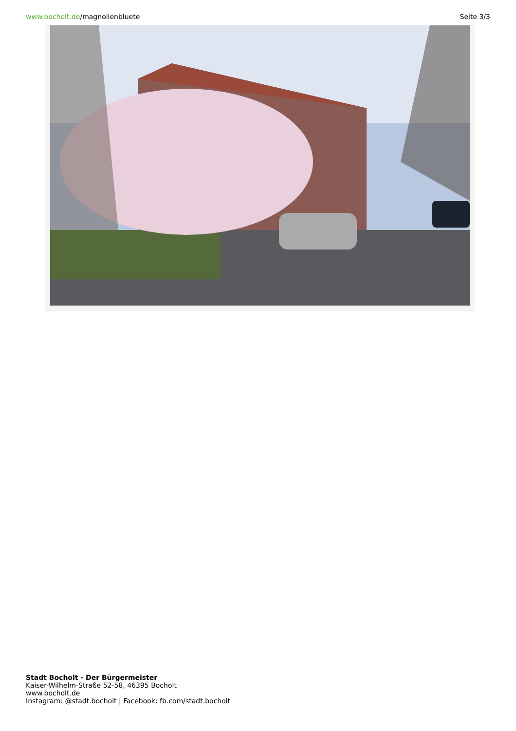www.bocholt.de/magnolienbluete Seite 3/3
Stadt Bocholt - Der Bürgermeister
Kaiser-Wilhelm-Straße 52-58, 46395 Bocholt
www.bocholt.de
Instagram: @stadt.bocholt | Facebook: fb.com/stadt.bocholt